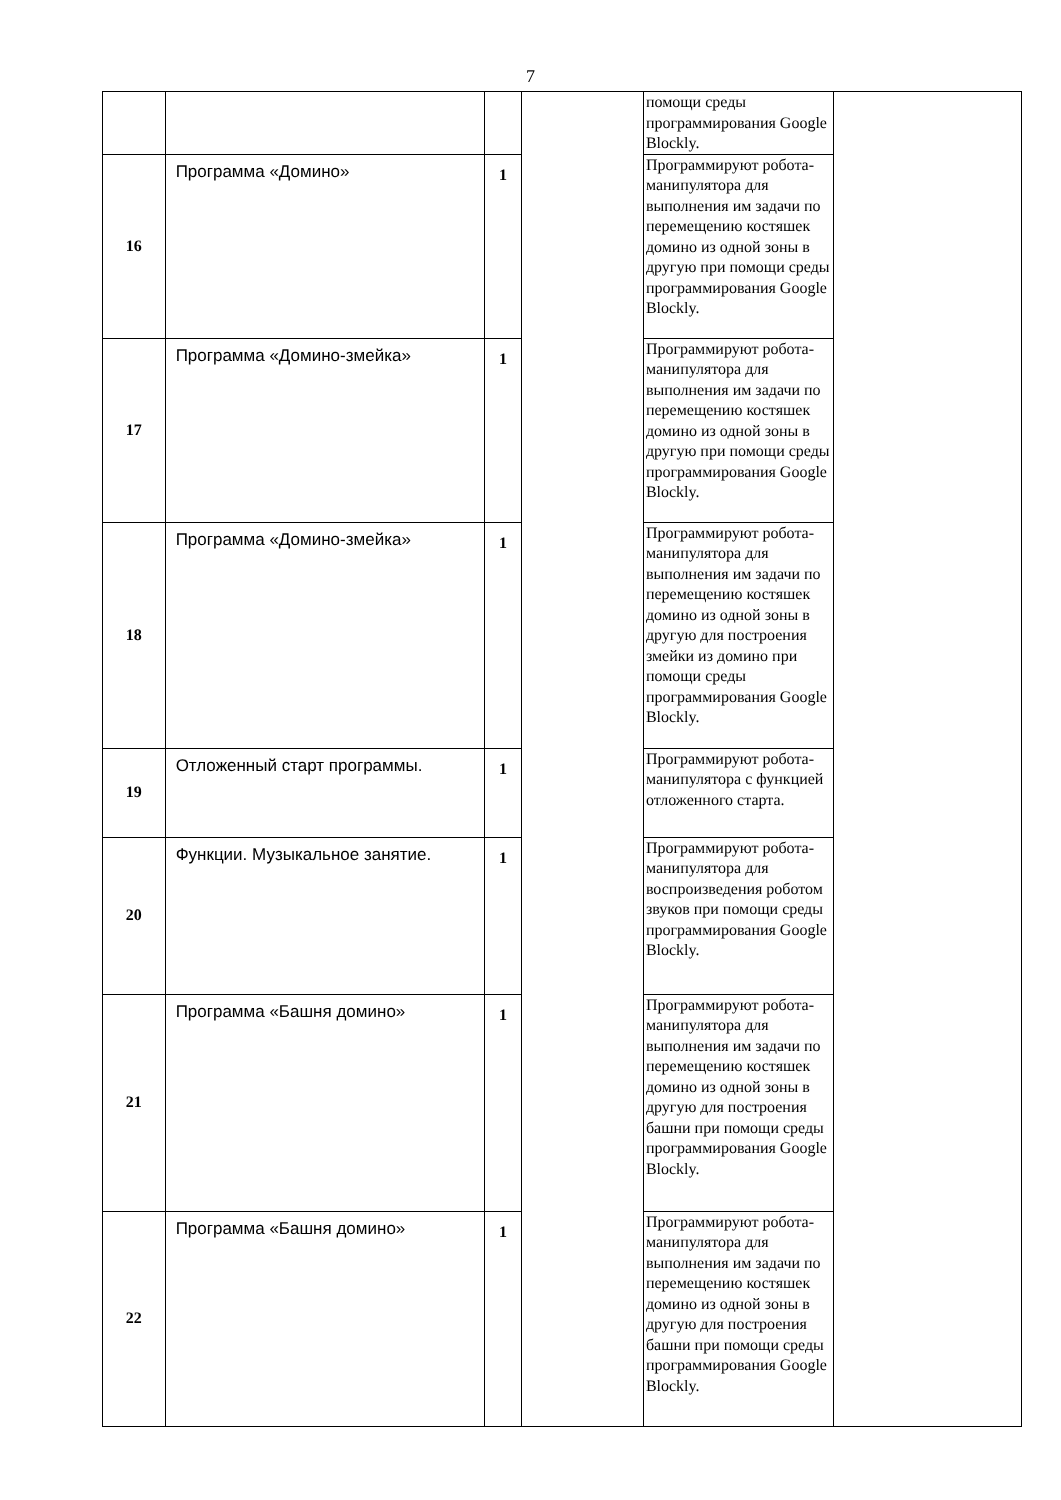7
| | | | | помощи среды программирования Google Blockly. | |
| 16 | Программа «Домино» | 1 | | Программируют робота-манипулятора для выполнения им задачи по перемещению костяшек домино из одной зоны в другую при помощи среды программирования Google Blockly. | |
| 17 | Программа «Домино-змейка» | 1 | | Программируют робота-манипулятора для выполнения им задачи по перемещению костяшек домино из одной зоны в другую при помощи среды программирования Google Blockly. | |
| 18 | Программа «Домино-змейка» | 1 | | Программируют робота-манипулятора для выполнения им задачи по перемещению костяшек домино из одной зоны в другую для построения змейки из домино при помощи среды программирования Google Blockly. | |
| 19 | Отложенный старт программы. | 1 | | Программируют робота-манипулятора с функцией отложенного старта. | |
| 20 | Функции. Музыкальное занятие. | 1 | | Программируют робота-манипулятора для воспроизведения роботом звуков при помощи среды программирования Google Blockly. | |
| 21 | Программа «Башня домино» | 1 | | Программируют робота-манипулятора для выполнения им задачи по перемещению костяшек домино из одной зоны в другую для построения башни при помощи среды программирования Google Blockly. | |
| 22 | Программа «Башня домино» | 1 | | Программируют робота-манипулятора для выполнения им задачи по перемещению костяшек домино из одной зоны в другую для построения башни при помощи среды программирования Google Blockly. | |